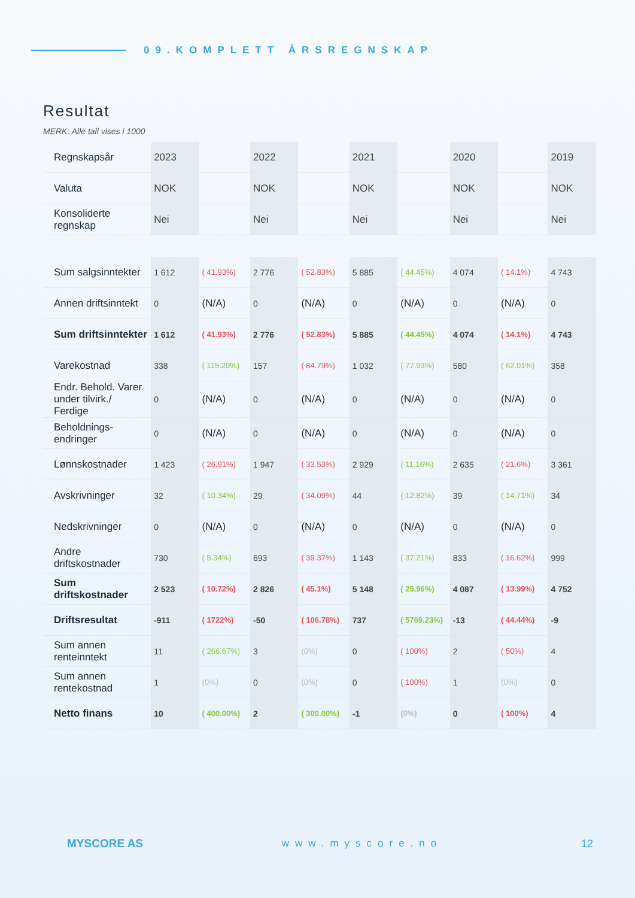09.KOMPLETT ÅRSREGNSKAP
Resultat
MERK: Alle tall vises i 1000
| Regnskapsår | 2023 | | 2022 | | 2021 | | 2020 | | 2019 |
| Valuta | NOK | | NOK | | NOK | | NOK | | NOK |
| Konsoliderte regnskap | Nei | | Nei | | Nei | | Nei | | Nei |
| Sum salgsinntekter | 1 612 | ( 41.93%) | 2 776 | ( 52.83%) | 5 885 | ( 44.45%) | 4 074 | ( 14.1%) | 4 743 |
| Annen driftsinntekt | 0 | (N/A) | 0 | (N/A) | 0 | (N/A) | 0 | (N/A) | 0 |
| Sum driftsinntekter | 1 612 | ( 41.93%) | 2 776 | ( 52.83%) | 5 885 | ( 44.45%) | 4 074 | ( 14.1%) | 4 743 |
| Varekostnad | 338 | ( 115.29%) | 157 | ( 84.79%) | 1 032 | ( 77.93%) | 580 | ( 62.01%) | 358 |
| Endr. Behold. Varer under tilvirk./ Ferdige | 0 | (N/A) | 0 | (N/A) | 0 | (N/A) | 0 | (N/A) | 0 |
| Beholdnings-endringer | 0 | (N/A) | 0 | (N/A) | 0 | (N/A) | 0 | (N/A) | 0 |
| Lønnskostnader | 1 423 | ( 26.91%) | 1 947 | ( 33.53%) | 2 929 | ( 11.16%) | 2 635 | ( 21.6%) | 3 361 |
| Avskrivninger | 32 | ( 10.34%) | 29 | ( 34.09%) | 44 | ( 12.82%) | 39 | ( 14.71%) | 34 |
| Nedskrivninger | 0 | (N/A) | 0 | (N/A) | 0 | (N/A) | 0 | (N/A) | 0 |
| Andre driftskostnader | 730 | ( 5.34%) | 693 | ( 39.37%) | 1 143 | ( 37.21%) | 833 | ( 16.62%) | 999 |
| Sum driftskostnader | 2 523 | ( 10.72%) | 2 826 | ( 45.1%) | 5 148 | ( 25.96%) | 4 087 | ( 13.99%) | 4 752 |
| Driftsresultat | -911 | ( 1722%) | -50 | ( 106.78%) | 737 | ( 5769.23%) | -13 | ( 44.44%) | -9 |
| Sum annen renteinntekt | 11 | ( 266.67%) | 3 | (0%) | 0 | ( 100%) | 2 | ( 50%) | 4 |
| Sum annen rentekostnad | 1 | (0%) | 0 | (0%) | 0 | ( 100%) | 1 | (0%) | 0 |
| Netto finans | 10 | ( 400.00%) | 2 | ( 300.00%) | -1 | (0%) | 0 | ( 100%) | 4 |
MYSCORE AS www.myscore.no 12